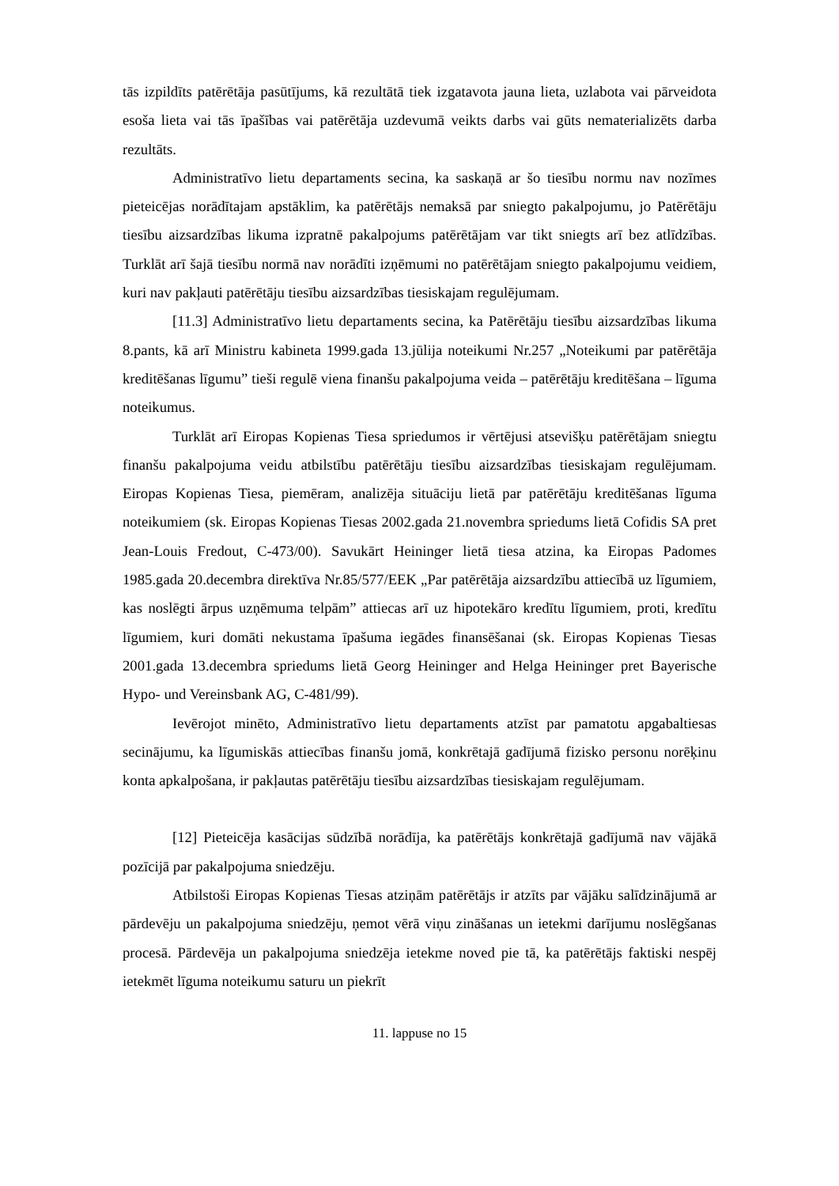tās izpildīts patērētāja pasūtījums, kā rezultātā tiek izgatavota jauna lieta, uzlabota vai pārveidota esoša lieta vai tās īpašības vai patērētāja uzdevumā veikts darbs vai gūts nematerializēts darba rezultāts.
Administratīvo lietu departaments secina, ka saskaņā ar šo tiesību normu nav nozīmes pieteicējas norādītajam apstāklim, ka patērētājs nemaksā par sniegto pakalpojumu, jo Patērētāju tiesību aizsardzības likuma izpratnē pakalpojums patērētājam var tikt sniegts arī bez atlīdzības. Turklāt arī šajā tiesību normā nav norādīti izņēmumi no patērētājam sniegto pakalpojumu veidiem, kuri nav pakļauti patērētāju tiesību aizsardzības tiesiskajam regulējumam.
[11.3] Administratīvo lietu departaments secina, ka Patērētāju tiesību aizsardzības likuma 8.pants, kā arī Ministru kabineta 1999.gada 13.jūlija noteikumi Nr.257 „Noteikumi par patērētāja kreditēšanas līgumu” tieši regulē viena finanšu pakalpojuma veida – patērētāju kreditēšana – līguma noteikumus.
Turklāt arī Eiropas Kopienas Tiesa spriedumos ir vērtējusi atsevišķu patērētājam sniegtu finanšu pakalpojuma veidu atbilstību patērētāju tiesību aizsardzības tiesiskajam regulējumam. Eiropas Kopienas Tiesa, piemēram, analizēja situāciju lietā par patērētāju kreditēšanas līguma noteikumiem (sk. Eiropas Kopienas Tiesas 2002.gada 21.novembra spriedums lietā Cofidis SA pret Jean-Louis Fredout, C-473/00). Savukārt Heininger lietā tiesa atzina, ka Eiropas Padomes 1985.gada 20.decembra direktīva Nr.85/577/EEK „Par patērētāja aizsardzību attiecībā uz līgumiem, kas noslēgti ārpus uzņēmuma telpām” attiecas arī uz hipotekāro kredītu līgumiem, proti, kredītu līgumiem, kuri domāti nekustama īpašuma iegādes finansēšanai (sk. Eiropas Kopienas Tiesas 2001.gada 13.decembra spriedums lietā Georg Heininger and Helga Heininger pret Bayerische Hypo- und Vereinsbank AG, C-481/99).
Ievērojot minēto, Administratīvo lietu departaments atzīst par pamatotu apgabaltiesas secinājumu, ka līgumiskās attiecības finanšu jomā, konkrētajā gadījumā fizisko personu norēķinu konta apkalpošana, ir pakļautas patērētāju tiesību aizsardzības tiesiskajam regulējumam.
[12] Pieteicēja kasācijas sūdzībā norādīja, ka patērētājs konkrētajā gadījumā nav vājākā pozīcijā par pakalpojuma sniedzēju.
Atbilstoši Eiropas Kopienas Tiesas atziņām patērētājs ir atzīts par vājāku salīdzinājumā ar pārdevēju un pakalpojuma sniedzēju, ņemot vērā viņu zināšanas un ietekmi darījumu noslēgšanas procesā. Pārdevēja un pakalpojuma sniedzēja ietekme noved pie tā, ka patērētājs faktiski nespēj ietekmēt līguma noteikumu saturu un piekrīt
11. lappuse no 15